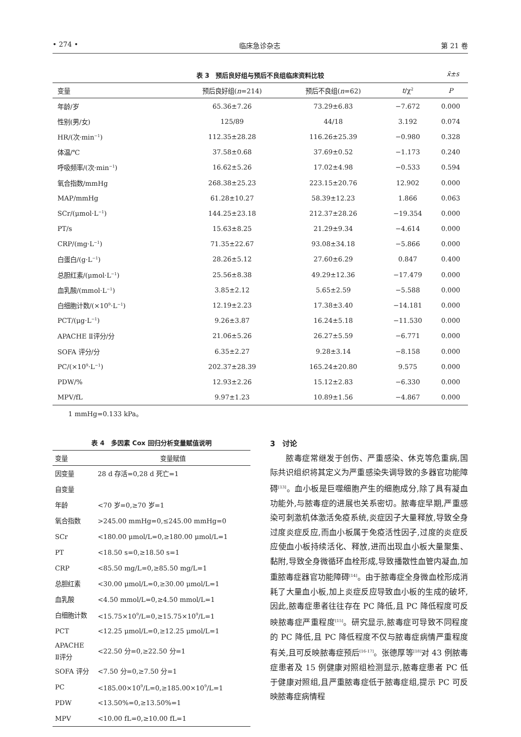• 274 • 临床急诊杂志 第 21 卷
表 3　预后良好组与预后不良组临床资料比较 x̄±s
| 变量 | 预后良好组( n =214) | 预后不良组( n =62) | t /χ<sup>2</sup> | P |
| --- | --- | --- | --- | --- |
| 年龄/岁 | 65.36±7.26 | 73.29±6.83 | −7.672 | 0.000 |
| 性别(男/女) | 125/89 | 44/18 | 3.192 | 0.074 |
| HR/(次·min<sup>−1</sup>) | 112.35±28.28 | 116.26±25.39 | −0.980 | 0.328 |
| 体温/℃ | 37.58±0.68 | 37.69±0.52 | −1.173 | 0.240 |
| 呼吸频率/(次·min<sup>−1</sup>) | 16.62±5.26 | 17.02±4.98 | −0.533 | 0.594 |
| 氧合指数/mmHg | 268.38±25.23 | 223.15±20.76 | 12.902 | 0.000 |
| MAP/mmHg | 61.28±10.27 | 58.39±12.23 | 1.866 | 0.063 |
| SCr/(μmol·L<sup>−1</sup>) | 144.25±23.18 | 212.37±28.26 | −19.354 | 0.000 |
| PT/s | 15.63±8.25 | 21.29±9.34 | −4.614 | 0.000 |
| CRP/(mg·L<sup>−1</sup>) | 71.35±22.67 | 93.08±34.18 | −5.866 | 0.000 |
| 白蛋白/(g·L<sup>−1</sup>) | 28.26±5.12 | 27.60±6.29 | 0.847 | 0.400 |
| 总胆红素/(μmol·L<sup>−1</sup>) | 25.56±8.38 | 49.29±12.36 | −17.479 | 0.000 |
| 血乳酸/(mmol·L<sup>−1</sup>) | 3.85±2.12 | 5.65±2.59 | −5.588 | 0.000 |
| 白细胞计数/(×10<sup>9</sup>·L<sup>−1</sup>) | 12.19±2.23 | 17.38±3.40 | −14.181 | 0.000 |
| PCT/(μg·L<sup>−1</sup>) | 9.26±3.87 | 16.24±5.18 | −11.530 | 0.000 |
| APACHE Ⅱ评分/分 | 21.06±5.26 | 26.27±5.59 | −6.771 | 0.000 |
| SOFA 评分/分 | 6.35±2.27 | 9.28±3.14 | −8.158 | 0.000 |
| PC/(×10<sup>9</sup>·L<sup>−1</sup>) | 202.37±28.39 | 165.24±20.80 | 9.575 | 0.000 |
| PDW/% | 12.93±2.26 | 15.12±2.83 | −6.330 | 0.000 |
| MPV/fL | 9.97±1.23 | 10.89±1.56 | −4.867 | 0.000 |
1 mmHg=0.133 kPa。
表 4　多因素 Cox 回归分析变量赋值说明
| 变量 | 变量赋值 |
| --- | --- |
| 因变量 | 28 d 存活=0,28 d 死亡=1 |
| 自变量 | |
| 年龄 | <70 岁=0,≥70 岁=1 |
| 氧合指数 | >245.00 mmHg=0,≤245.00 mmHg=0 |
| SCr | <180.00 μmol/L=0,≥180.00 μmol/L=1 |
| PT | <18.50 s=0,≥18.50 s=1 |
| CRP | <85.50 mg/L=0,≥85.50 mg/L=1 |
| 总胆红素 | <30.00 μmol/L=0,≥30.00 μmol/L=1 |
| 血乳酸 | <4.50 mmol/L=0,≥4.50 mmol/L=1 |
| 白细胞计数 | <15.75×10<sup>9</sup>/L=0,≥15.75×10<sup>9</sup>/L=1 |
| PCT | <12.25 μmol/L=0,≥12.25 μmol/L=1 |
| APACHE Ⅱ评分 | <22.50 分=0,≥22.50 分=1 |
| SOFA 评分 | <7.50 分=0,≥7.50 分=1 |
| PC | <185.00×10<sup>9</sup>/L=0,≥185.00×10<sup>9</sup>/L=1 |
| PDW | <13.50%=0,≥13.50%=1 |
| MPV | <10.00 fL=0,≥10.00 fL=1 |
3　讨论
脓毒症常继发于创伤、严重感染、休克等危重病,国际共识组织将其定义为严重感染失调导致的多器官功能障碍<sup>[13]</sup>。血小板是巨噬细胞产生的细胞成分,除了具有凝血功能外,与脓毒症的进展也关系密切。脓毒症早期,严重感染可刺激机体激活免疫系统,炎症因子大量释放,导致全身过度炎症反应,而血小板属于免疫活性因子,过度的炎症反应使血小板持续活化、释放,进而出现血小板大量聚集、黏附,导致全身微循环血栓形成,导致播散性血管内凝血,加重脓毒症器官功能障碍<sup>[14]</sup>。由于脓毒症全身微血栓形成消耗了大量血小板,加上炎症反应导致血小板的生成的破坏,因此,脓毒症患者往往存在 PC 降低,且 PC 降低程度可反映脓毒症严重程度<sup>[15]</sup>。研究显示,脓毒症可导致不同程度的 PC 降低,且 PC 降低程度不仅与脓毒症病情严重程度有关,且可反映脓毒症预后<sup>[16-17]</sup>。张德厚等<sup>[18]</sup>对 43 例脓毒症患者及 15 例健康对照组检测显示,脓毒症患者 PC 低于健康对照组,且严重脓毒症低于脓毒症组,提示 PC 可反映脓毒症病情程